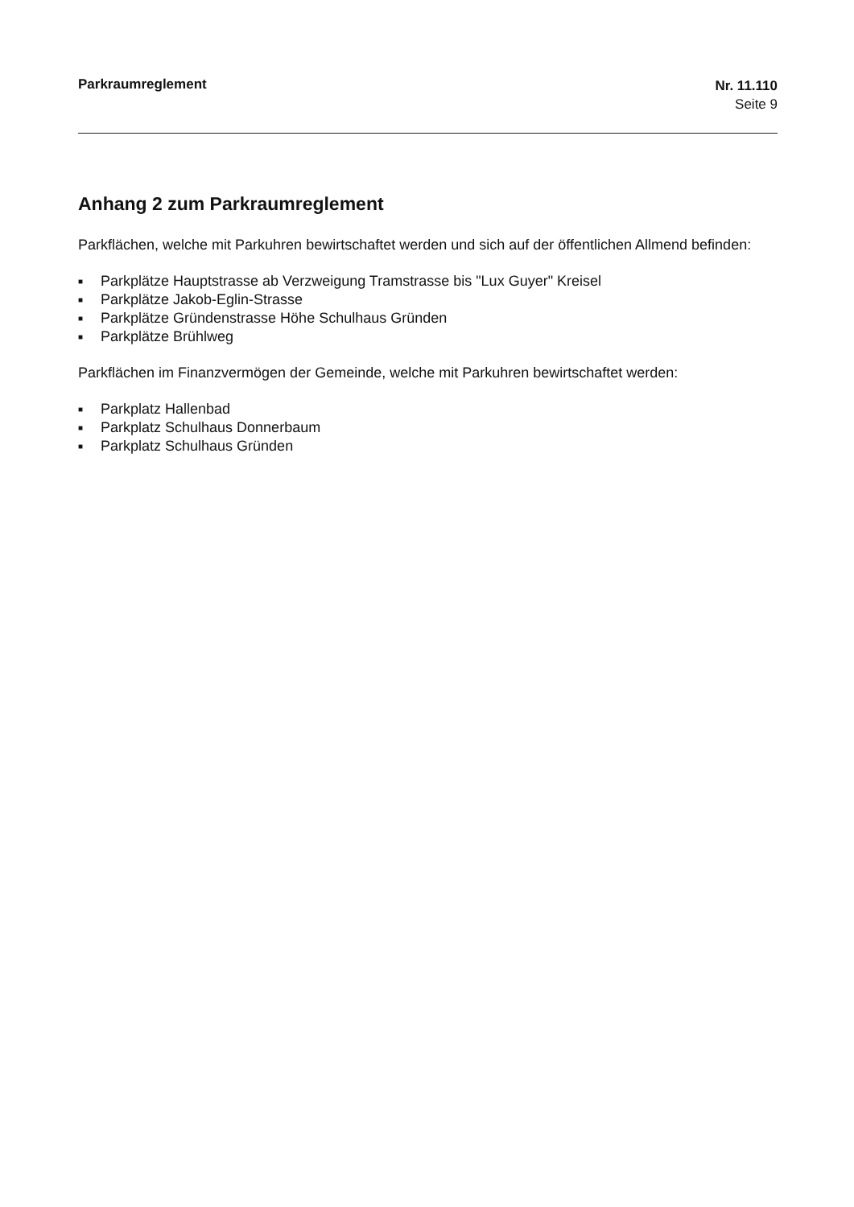Parkraumreglement
Nr. 11.110
Seite 9
Anhang 2 zum Parkraumreglement
Parkflächen, welche mit Parkuhren bewirtschaftet werden und sich auf der öffentlichen Allmend befinden:
■ Parkplätze Hauptstrasse ab Verzweigung Tramstrasse bis "Lux Guyer" Kreisel
■ Parkplätze Jakob-Eglin-Strasse
■ Parkplätze Gründenstrasse Höhe Schulhaus Gründen
■ Parkplätze Brühlweg
Parkflächen im Finanzvermögen der Gemeinde, welche mit Parkuhren bewirtschaftet werden:
■ Parkplatz Hallenbad
■ Parkplatz Schulhaus Donnerbaum
■ Parkplatz Schulhaus Gründen